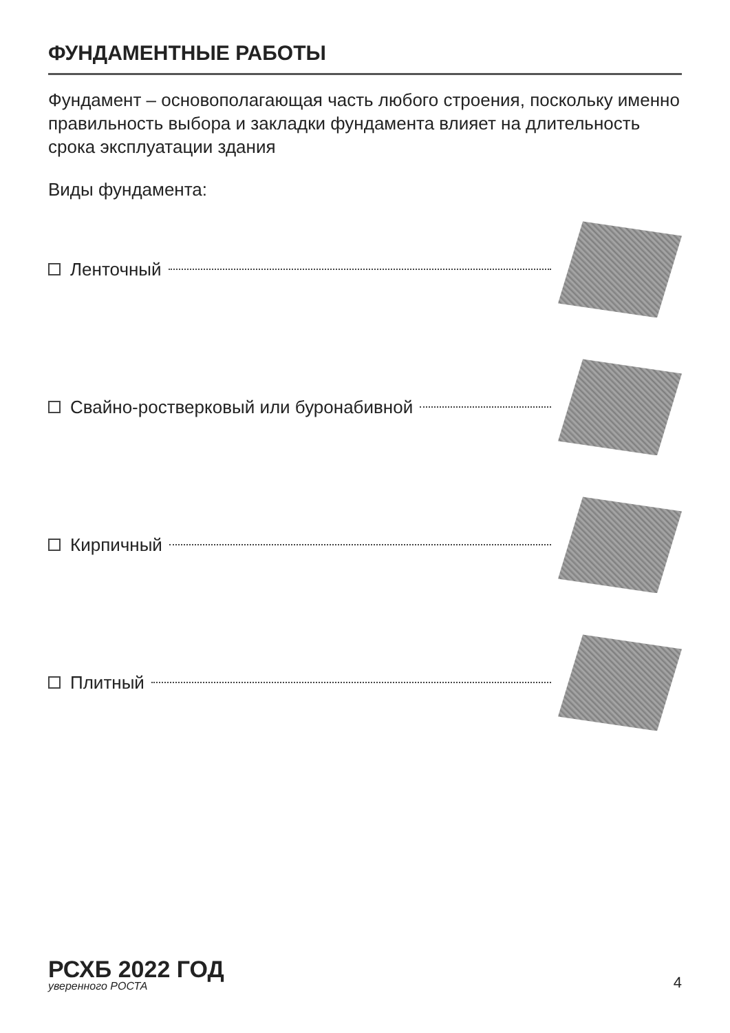ФУНДАМЕНТНЫЕ РАБОТЫ
Фундамент – основополагающая часть любого строения, поскольку именно правильность выбора и закладки фундамента влияет на длительность срока эксплуатации здания
Виды фундамента:
Ленточный
Свайно-ростверковый или буронабивной
Кирпичный
Плитный
РСХБ 2022 ГОД
уверенного РОСТА
4